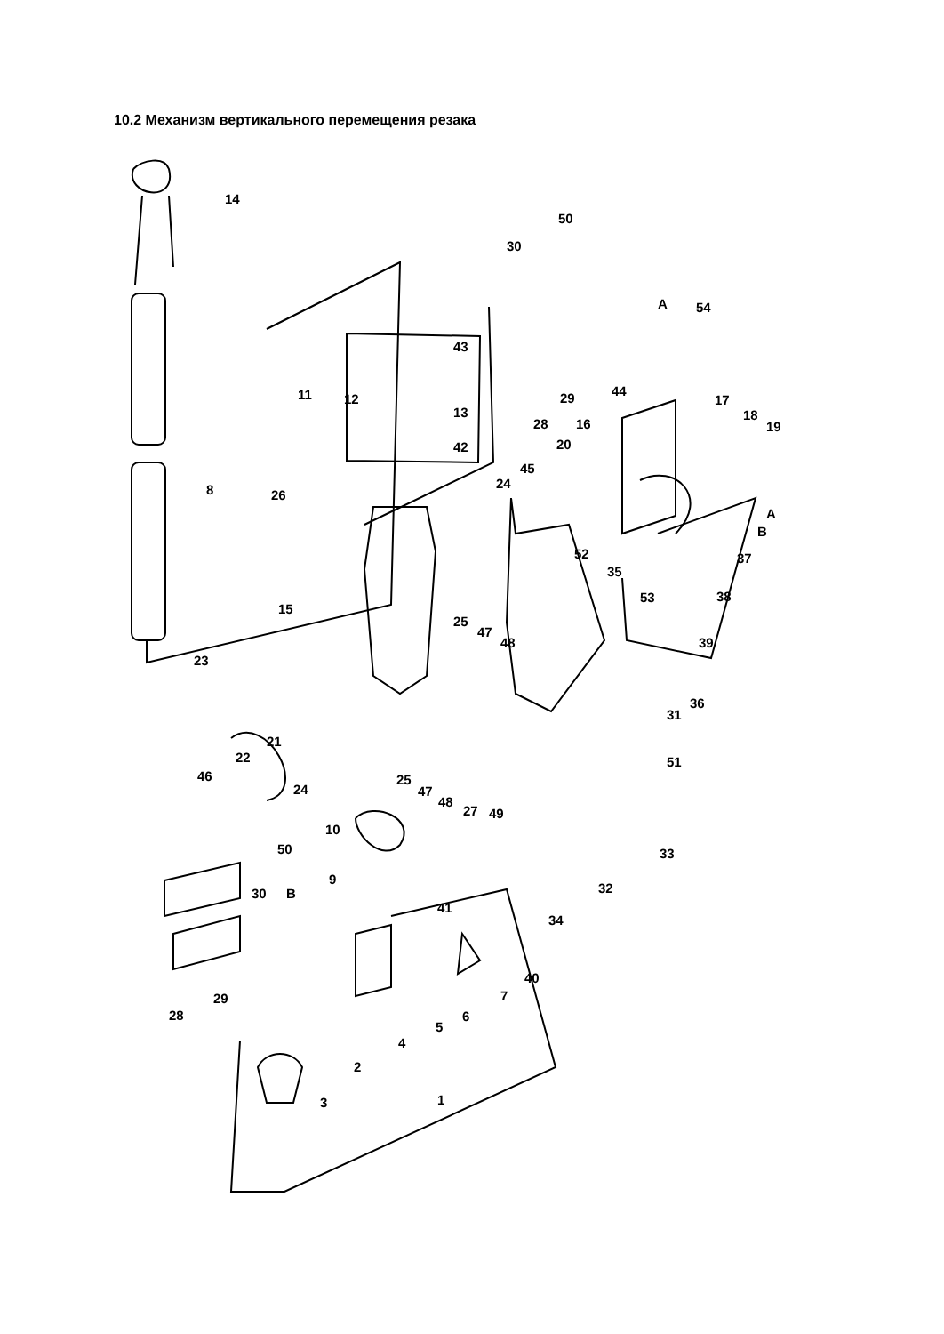10.2 Механизм вертикального перемещения резака
14
8
50
30
A
54
43
11
12
13
42
44
29
28
16
17
18
19
20
45
26
24
A
B
37
52
35
53
38
15
25
47
48
39
23
36
31
21
22
51
46
25
47
48
27
49
24
33
10
50
9
30
B
32
34
41
40
7
6
5
29
28
4
2
3
1